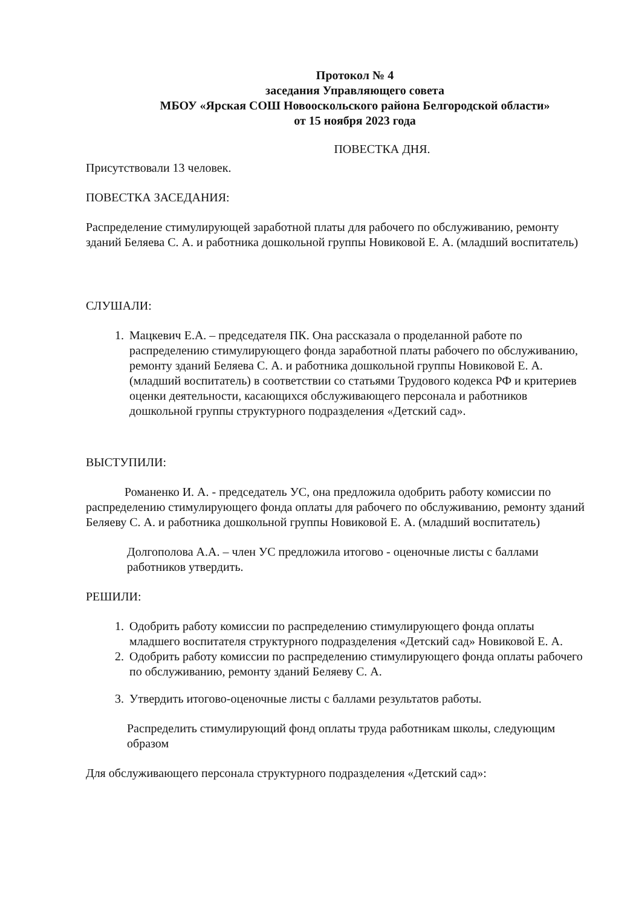Протокол № 4
заседания Управляющего совета
МБОУ «Ярская СОШ Новооскольского района Белгородской области»
от 15 ноября 2023 года
ПОВЕСТКА ДНЯ.
Присутствовали 13 человек.
ПОВЕСТКА ЗАСЕДАНИЯ:
Распределение стимулирующей заработной платы для рабочего по обслуживанию, ремонту зданий Беляева С. А. и работника дошкольной группы Новиковой Е. А. (младший воспитатель)
СЛУШАЛИ:
1. Мацкевич Е.А. – председателя ПК. Она рассказала о проделанной работе по распределению стимулирующего фонда заработной платы рабочего по обслуживанию, ремонту зданий Беляева С. А. и работника дошкольной группы Новиковой Е. А. (младший воспитатель) в соответствии со статьями Трудового кодекса РФ и критериев оценки деятельности, касающихся обслуживающего персонала и работников дошкольной группы структурного подразделения «Детский сад».
ВЫСТУПИЛИ:
Романенко И. А. - председатель УС, она предложила одобрить работу комиссии по распределению стимулирующего фонда оплаты для рабочего по обслуживанию, ремонту зданий Беляеву С. А. и работника дошкольной группы Новиковой Е. А. (младший воспитатель)
Долгополова А.А. – член УС предложила итогово - оценочные листы с баллами работников утвердить.
РЕШИЛИ:
1. Одобрить работу комиссии по распределению стимулирующего фонда оплаты младшего воспитателя структурного подразделения «Детский сад» Новиковой Е. А.
2. Одобрить работу комиссии по распределению стимулирующего фонда оплаты рабочего по обслуживанию, ремонту зданий Беляеву С. А.
3. Утвердить итогово-оценочные листы с баллами результатов работы.
Распределить стимулирующий фонд оплаты труда работникам школы, следующим образом
Для обслуживающего персонала структурного подразделения «Детский сад»: